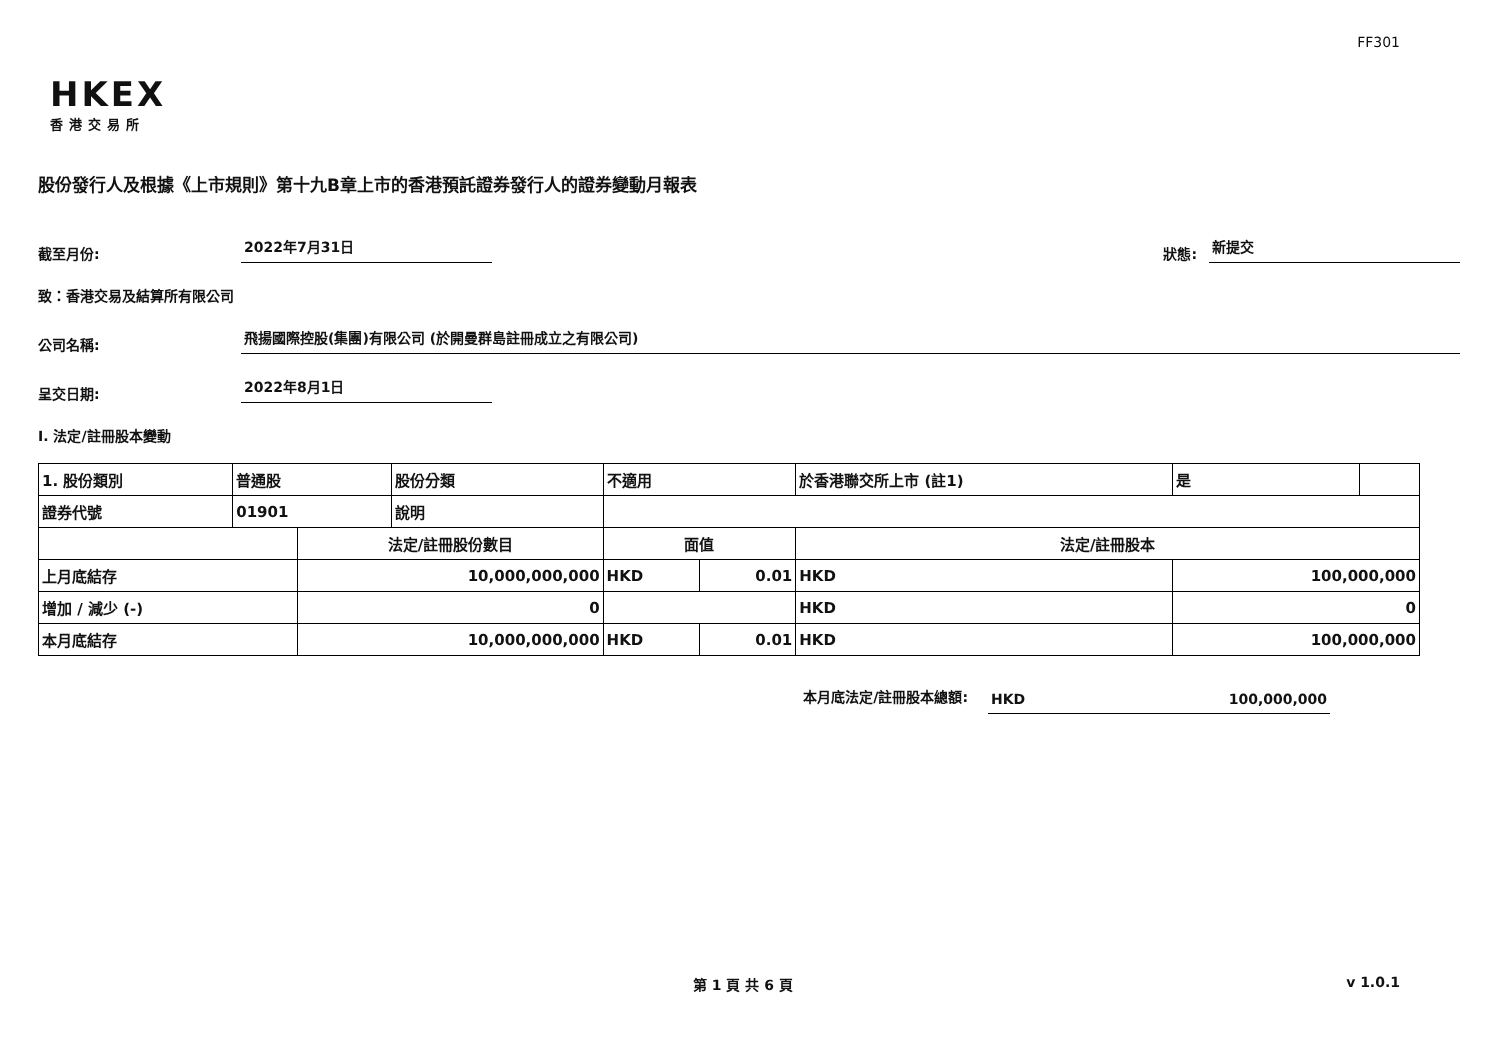FF301
HKEX
香港交易所
股份發行人及根據《上市規則》第十九B章上市的香港預託證券發行人的證券變動月報表
截至月份:
2022年7月31日
狀態:
新提交
致：香港交易及結算所有限公司
公司名稱:
飛揚國際控股(集團)有限公司 (於開曼群島註冊成立之有限公司)
呈交日期:
2022年8月1日
I. 法定/註冊股本變動
| 1. 股份類別 | 普通股 | | 股份分類 | 不適用 | | | 於香港聯交所上市 (註1) | 是 | |
| 證券代號 | 01901 | | 說明 | | | | | | |
| | | 法定/註冊股份數目 | | | 面值 | | 法定/註冊股本 | | |
| 上月底結存 | | 10,000,000,000 | | | HKD | 0.01 | HKD | 100,000,000 | |
| 增加 / 減少 (-) | | 0 | | | | | HKD | 0 | |
| 本月底結存 | | 10,000,000,000 | | | HKD | 0.01 | HKD | 100,000,000 | |
本月底法定/註冊股本總額: HKD 100,000,000
第 1 頁 共 6 頁 v 1.0.1